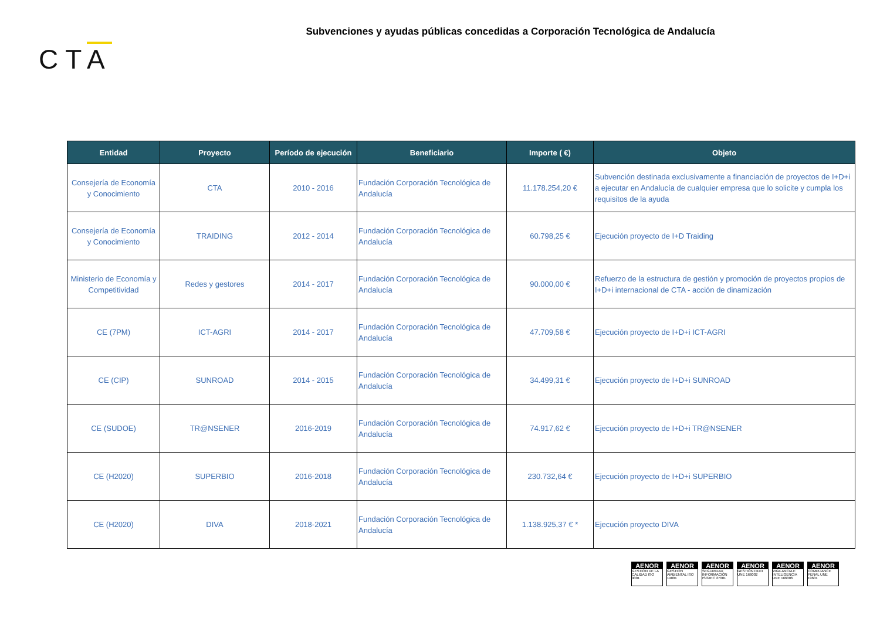Subvenciones y ayudas públicas concedidas a Corporación Tecnológica de Andalucía
CTA
| Entidad | Proyecto | Período de ejecución | Beneficiario | Importe ( €) | Objeto |
| --- | --- | --- | --- | --- | --- |
| Consejería de Economía y Conocimiento | CTA | 2010 - 2016 | Fundación Corporación Tecnológica de Andalucía | 11.178.254,20 € | Subvención destinada exclusivamente a financiación de proyectos de I+D+i a ejecutar en Andalucía de cualquier empresa que lo solicite y cumpla los requisitos de la ayuda |
| Consejería de Economía y Conocimiento | TRAIDING | 2012 - 2014 | Fundación Corporación Tecnológica de Andalucía | 60.798,25 € | Ejecución proyecto de I+D Traiding |
| Ministerio de Economía y Competitividad | Redes y gestores | 2014 - 2017 | Fundación Corporación Tecnológica de Andalucía | 90.000,00 € | Refuerzo de la estructura de gestión y promoción de proyectos propios de I+D+i internacional de CTA - acción de dinamización |
| CE (7PM) | ICT-AGRI | 2014 - 2017 | Fundación Corporación Tecnológica de Andalucía | 47.709,58 € | Ejecución proyecto de I+D+i ICT-AGRI |
| CE (CIP) | SUNROAD | 2014 - 2015 | Fundación Corporación Tecnológica de Andalucía | 34.499,31 € | Ejecución proyecto de I+D+i SUNROAD |
| CE (SUDOE) | TR@NSENER | 2016-2019 | Fundación Corporación Tecnológica de Andalucía | 74.917,62 € | Ejecución proyecto de I+D+i TR@NSENER |
| CE (H2020) | SUPERBIO | 2016-2018 | Fundación Corporación Tecnológica de Andalucía | 230.732,64 € | Ejecución proyecto de I+D+i SUPERBIO |
| CE (H2020) | DIVA | 2018-2021 | Fundación Corporación Tecnológica de Andalucía | 1.138.925,37 € * | Ejecución proyecto DIVA |
AENOR
GESTIÓN DE LA CALIDAD ISO 9001
AENOR
GESTIÓN AMBIENTAL ISO 14001
AENOR
SEGURIDAD INFORMACIÓN ISO/IEC 27001
AENOR
GESTIÓN I+D+I UNE 166002
AENOR
VIGILANCIA E INTELIGENCIA UNE 166006
AENOR
COMPLIANCE PENAL UNE 19601